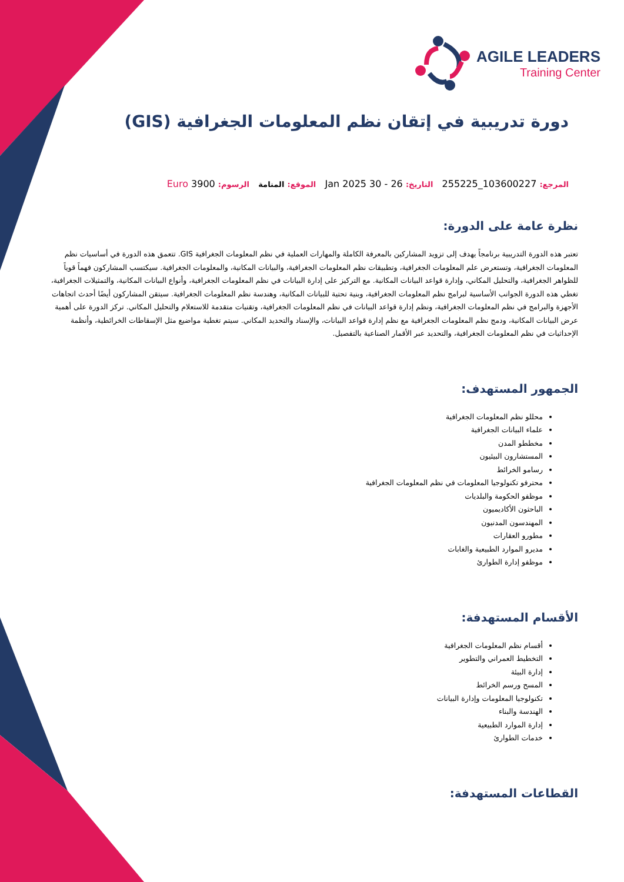AGILE LEADERS
Training Center
دورة تدريبية في إتقان نظم المعلومات الجغرافية (GIS)
المرجع: 103600227_255225 التاريخ: 26 - 30 Jan 2025 الموقع: المنامة الرسوم: Euro 3900
نظرة عامة على الدورة:
تعتبر هذه الدورة التدريبية برنامجاً يهدف إلى تزويد المشاركين بالمعرفة الكاملة والمهارات العملية في نظم المعلومات الجغرافية GIS. تتعمق هذه الدورة في أساسيات نظم المعلومات الجغرافية، وتستعرض علم المعلومات الجغرافية، وتطبيقات نظم المعلومات الجغرافية، والبيانات المكانية، والمعلومات الجغرافية. سيكتسب المشاركون فهماً قوياً للظواهر الجغرافية، والتحليل المكاني، وإدارة قواعد البيانات المكانية. مع التركيز على إدارة البيانات في نظم المعلومات الجغرافية، وأنواع البيانات المكانية، والتمثيلات الجغرافية، تغطي هذه الدورة الجوانب الأساسية لبرامج نظم المعلومات الجغرافية، وبنية تحتية للبيانات المكانية، وهندسة نظم المعلومات الجغرافية. سيتقن المشاركون أيضًا أحدث اتجاهات الأجهزة والبرامج في نظم المعلومات الجغرافية، ونظم إدارة قواعد البيانات في نظم المعلومات الجغرافية، وتقنيات متقدمة للاستعلام والتحليل المكاني. تركز الدورة على أهمية عرض البيانات المكانية، ودمج نظم المعلومات الجغرافية مع نظم إدارة قواعد البيانات، والإسناد والتحديد المكاني. سيتم تغطية مواضيع مثل الإسقاطات الخرائطية، وأنظمة الإحداثيات في نظم المعلومات الجغرافية، والتحديد عبر الأقمار الصناعية بالتفصيل.
الجمهور المستهدف:
محللو نظم المعلومات الجغرافية
علماء البيانات الجغرافية
مخططو المدن
المستشارون البيئيون
رسامو الخرائط
محترفو تكنولوجيا المعلومات في نظم المعلومات الجغرافية
موظفو الحكومة والبلديات
الباحثون الأكاديميون
المهندسون المدنيون
مطورو العقارات
مديرو الموارد الطبيعية والغابات
موظفو إدارة الطوارئ
الأقسام المستهدفة:
أقسام نظم المعلومات الجغرافية
التخطيط العمراني والتطوير
إدارة البيئة
المسح ورسم الخرائط
تكنولوجيا المعلومات وإدارة البيانات
الهندسة والبناء
إدارة الموارد الطبيعية
خدمات الطوارئ
القطاعات المستهدفة: